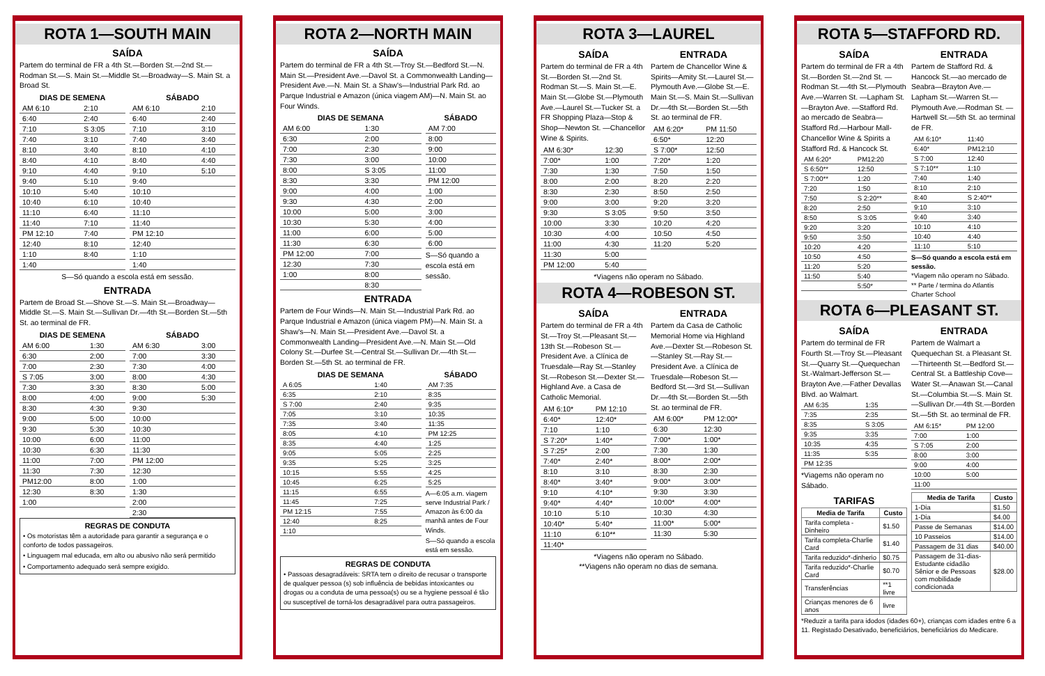ROTA 1—SOUTH MAIN
SAÍDA
Partem do terminal de FR a 4th St.—Borden St.—2nd St.—Rodman St.—S. Main St.—Middle St.—Broadway—S. Main St. a Broad St.
DIAS DE SEMENA
| AM 6:10 | 2:10 |
| 6:40 | 2:40 |
| 7:10 | S 3:05 |
| 7:40 | 3:10 |
| 8:10 | 3:40 |
| 8:40 | 4:10 |
| 9:10 | 4:40 |
| 9:40 | 5:10 |
| 10:10 | 5:40 |
| 10:40 | 6:10 |
| 11:10 | 6:40 |
| 11:40 | 7:10 |
| PM 12:10 | 7:40 |
| 12:40 | 8:10 |
| 1:10 | 8:40 |
| 1:40 | |
SÁBADO
| AM 6:10 | 2:10 |
| 6:40 | 2:40 |
| 7:10 | 3:10 |
| 7:40 | 3:40 |
| 8:10 | 4:10 |
| 8:40 | 4:40 |
| 9:10 | 5:10 |
| 9:40 | |
| 10:10 | |
| 10:40 | |
| 11:10 | |
| 11:40 | |
| PM 12:10 | |
| 12:40 | |
| 1:10 | |
| 1:40 | |
S—Só quando a escola está em sessão.
ENTRADA
Partem de Broad St.—Shove St.—S. Main St.—Broadway—Middle St.—S. Main St.—Sullivan Dr.—4th St.—Borden St.—5th St. ao terminal de FR.
DIAS DE SEMENA
| AM 6:00 | 1:30 |
| 6:30 | 2:00 |
| 7:00 | 2:30 |
| S 7:05 | 3:00 |
| 7:30 | 3:30 |
| 8:00 | 4:00 |
| 8:30 | 4:30 |
| 9:00 | 5:00 |
| 9:30 | 5:30 |
| 10:00 | 6:00 |
| 10:30 | 6:30 |
| 11:00 | 7:00 |
| 11:30 | 7:30 |
| PM12:00 | 8:00 |
| 12:30 | 8:30 |
| 1:00 | |
SÁBADO
| AM 6:30 | 3:00 |
| 7:00 | 3:30 |
| 7:30 | 4:00 |
| 8:00 | 4:30 |
| 8:30 | 5:00 |
| 9:00 | 5:30 |
| 9:30 | |
| 10:00 | |
| 10:30 | |
| 11:00 | |
| 11:30 | |
| PM 12:00 | |
| 12:30 | |
| 1:00 | |
| 1:30 | |
| 2:00 | |
| 2:30 | |
REGRAS DE CONDUTA
• Os motoristas têm a autoridade para garantir a segurança e o conforto de todos passageiros.
• Linguagem mal educada, em alto ou abusivo não será permitido
• Comportamento adequado será sempre exigido.
ROTA 2—NORTH MAIN
SAÍDA
Partem do terminal de FR a 4th St.—Troy St.—Bedford St.—N. Main St.—President Ave.—Davol St. a Commonwealth Landing—President Ave.—N. Main St. a Shaw's—Industrial Park Rd. ao Parque Industrial e Amazon (única viagem AM)—N. Main St. ao Four Winds.
DIAS DE SEMANA
| AM 6:00 | 1:30 |
| 6:30 | 2:00 |
| 7:00 | 2:30 |
| 7:30 | 3:00 |
| 8:00 | S 3:05 |
| 8:30 | 3:30 |
| 9:00 | 4:00 |
| 9:30 | 4:30 |
| 10:00 | 5:00 |
| 10:30 | 5:30 |
| 11:00 | 6:00 |
| 11:30 | 6:30 |
| PM 12:00 | 7:00 |
| 12:30 | 7:30 |
| 1:00 | 8:00 |
| | 8:30 |
SÁBADO
| AM 7:00 |
| 8:00 |
| 9:00 |
| 10:00 |
| 11:00 |
| PM 12:00 |
| 1:00 |
| 2:00 |
| 3:00 |
| 4:00 |
| 5:00 |
| 6:00 |
S—Só quando a escola está em sessão.
ENTRADA
Partem de Four Winds—N. Main St.—Industrial Park Rd. ao Parque Industrial e Amazon (única viagem PM)—N. Main St. a Shaw's—N. Main St.—President Ave.—Davol St. a Commonwealth Landing—President Ave.—N. Main St.—Old Colony St.—Durfee St.—Central St.—Sullivan Dr.—4th St.—Borden St.—5th St. ao terminal de FR.
DIAS DE SEMANA
| A 6:05 | 1:40 |
| 6:35 | 2:10 |
| S 7:00 | 2:40 |
| 7:05 | 3:10 |
| 7:35 | 3:40 |
| 8:05 | 4:10 |
| 8:35 | 4:40 |
| 9:05 | 5:05 |
| 9:35 | 5:25 |
| 10:15 | 5:55 |
| 10:45 | 6:25 |
| 11:15 | 6:55 |
| 11:45 | 7:25 |
| PM 12:15 | 7:55 |
| 12:40 | 8:25 |
| 1:10 | |
SÁBADO
| AM 7:35 |
| 8:35 |
| 9:35 |
| 10:35 |
| 11:35 |
| PM 12:25 |
| 1:25 |
| 2:25 |
| 3:25 |
| 4:25 |
| 5:25 |
A—6:05 a.m. viagem serve Industrial Park / Amazon às 6:00 da manhã antes de Four Winds.
S—Só quando a escola está em sessão.
REGRAS DE CONDUTA
• Passoas desagradáveis: SRTA tem o direito de recusar o transporte de qualquer pessoa (s) sob influência de bebidas intoxicantes ou drogas ou a conduta de uma pessoa(s) ou se a hygiene pessoal é tão ou susceptível de torná-los desagradável para outra passageiros.
ROTA 3—LAUREL
SAÍDA
Partem do terminal de FR a 4th St.—Borden St.—2nd St. Rodman St.—S. Main St.—E. Main St.—Globe St.—Plymouth Ave.—Laurel St.—Tucker St. a FR Shopping Plaza—Stop & Shop—Newton St. —Chancellor Wine & Spirits.
| AM 6:30* | 12:30 |
| 7:00* | 1:00 |
| 7:30 | 1:30 |
| 8:00 | 2:00 |
| 8:30 | 2:30 |
| 9:00 | 3:00 |
| 9:30 | S 3:05 |
| 10:00 | 3:30 |
| 10:30 | 4:00 |
| 11:00 | 4:30 |
| 11:30 | 5:00 |
| PM 12:00 | 5:40 |
ENTRADA
Partem de Chancellor Wine & Spirits—Amity St.—Laurel St.—Plymouth Ave.—Globe St.—E. Main St.—S. Main St.—Sullivan Dr.—4th St.—Borden St.—5th St. ao terminal de FR.
| AM 6:20* | PM 11:50 |
| 6:50* | 12:20 |
| S 7:00* | 12:50 |
| 7:20* | 1:20 |
| 7:50 | 1:50 |
| 8:20 | 2:20 |
| 8:50 | 2:50 |
| 9:20 | 3:20 |
| 9:50 | 3:50 |
| 10:20 | 4:20 |
| 10:50 | 4:50 |
| 11:20 | 5:20 |
*Viagens não operam no Sábado.
ROTA 4—ROBESON ST.
SAÍDA
Partem do terminal de FR a 4th St.—Troy St.—Pleasant St.—13th St.—Robeson St.—President Ave. a Clínica de Truesdale—Ray St.—Stanley St.—Robeson St.—Dexter St.—Highland Ave. a Casa de Catholic Memorial.
| AM 6:10* | PM 12:10 |
| 6:40* | 12:40* |
| 7:10 | 1:10 |
| S 7:20* | 1:40* |
| S 7:25* | 2:00 |
| 7:40* | 2:40* |
| 8:10 | 3:10 |
| 8:40* | 3:40* |
| 9:10 | 4:10* |
| 9:40* | 4:40* |
| 10:10 | 5:10 |
| 10:40* | 5:40* |
| 11:10 | 6:10** |
| 11:40* | |
ENTRADA
Partem da Casa de Catholic Memorial Home via Highland Ave.—Dexter St.—Robeson St.—Stanley St.—Ray St.—President Ave. a Clínica de Truesdale—Robeson St.—Bedford St.—3rd St.—Sullivan Dr.—4th St.—Borden St.—5th St. ao terminal de FR.
| AM 6:00* | PM 12:00* |
| 6:30 | 12:30 |
| 7:00* | 1:00* |
| 7:30 | 1:30 |
| 8:00* | 2:00* |
| 8:30 | 2:30 |
| 9:00* | 3:00* |
| 9:30 | 3:30 |
| 10:00* | 4:00* |
| 10:30 | 4:30 |
| 11:00* | 5:00* |
| 11:30 | 5:30 |
*Viagens não operam no Sábado.
**Viagens não operam no dias de semana.
ROTA 5—STAFFORD RD.
SAÍDA
Partem do terminal de FR a 4th St.—Borden St.—2nd St. —Rodman St.—4th St.—Plymouth Ave.—Warren St. —Lapham St.—Brayton Ave. —Stafford Rd. ao mercado de Seabra—Stafford Rd.—Harbour Mall-Chancellor Wine & Spirits a Stafford Rd. & Hancock St.
| AM 6:20* | PM12:20 |
| S 6:50** | 12:50 |
| S 7:00** | 1:20 |
| 7:20 | 1:50 |
| 7:50 | S 2:20** |
| 8:20 | 2:50 |
| 8:50 | S 3:05 |
| 9:20 | 3:20 |
| 9:50 | 3:50 |
| 10:20 | 4:20 |
| 10:50 | 4:50 |
| 11:20 | 5:20 |
| 11:50 | 5:40 |
| | 5:50* |
ENTRADA
Partem de Stafford Rd. & Hancock St.—ao mercado de Seabra—Brayton Ave.—Lapham St.—Warren St.—Plymouth Ave.—Rodman St. —Hartwell St.—5th St. ao terminal de FR.
| AM 6:10* | 11:40 |
| 6:40* | PM12:10 |
| S 7:00 | 12:40 |
| S 7:10** | 1:10 |
| 7:40 | 1:40 |
| 8:10 | 2:10 |
| 8:40 | S 2:40** |
| 9:10 | 3:10 |
| 9:40 | 3:40 |
| 10:10 | 4:10 |
| 10:40 | 4:40 |
| 11:10 | 5:10 |
S—Só quando a escola está em sessão.
*Viagem não operam no Sábado.
** Parte / termina do Atlantis Charter School
ROTA 6—PLEASANT ST.
SAÍDA
Partem do terminal de FR Fourth St.—Troy St.—Pleasant St.—Quarry St.—Quequechan St.-Walmart-Jefferson St.—Brayton Ave.—Father Devallas Blvd. ao Walmart.
| AM 6:35 | 1:35 |
| 7:35 | 2:35 |
| 8:35 | S 3:05 |
| 9:35 | 3:35 |
| 10:35 | 4:35 |
| 11:35 | 5:35 |
| PM 12:35 | |
*Viagems não operam no Sábado.
ENTRADA
Partem de Walmart a Quequechan St. a Pleasant St.—Thirteenth St.—Bedford St.—Central St. a Battleship Cove—Water St.—Anawan St.—Canal St.—Columbia St.—S. Main St.—Sullivan Dr.—4th St.—Borden St.—5th St. ao terminal de FR.
| AM 6:15* | PM 12:00 |
| 7:00 | 1:00 |
| S 7:05 | 2:00 |
| 8:00 | 3:00 |
| 9:00 | 4:00 |
| 10:00 | 5:00 |
| 11:00 | |
TARIFAS
| Media de Tarifa | Custo |
| --- | --- |
| Tarifa completa -Dinheiro | $1.50 |
| Tarifa completa-Charlie Card | $1.40 |
| Tarifa reduzido*-dinherio | $0.75 |
| Tarifa reduzido*-Charlie Card | $0.70 |
| Transferências | **1 livre |
| Crianças menores de 6 anos | livre |
| Media de Tarifa | Custo |
| --- | --- |
| 1-Dia | $1.50 |
| 1-Dia | $4.00 |
| Passe de Semanas | $14.00 |
| 10 Passeios | $14.00 |
| Passagem de 31 dias | $40.00 |
| Passagem de 31-dias-Estudante cidadão Sênior e de Pessoas com mobilidade condicionada | $28.00 |
*Reduzir a tarifa para idodos (idades 60+), crianças com idades entre 6 a 11. Registado Desativado, beneficiários, beneficiários do Medicare.